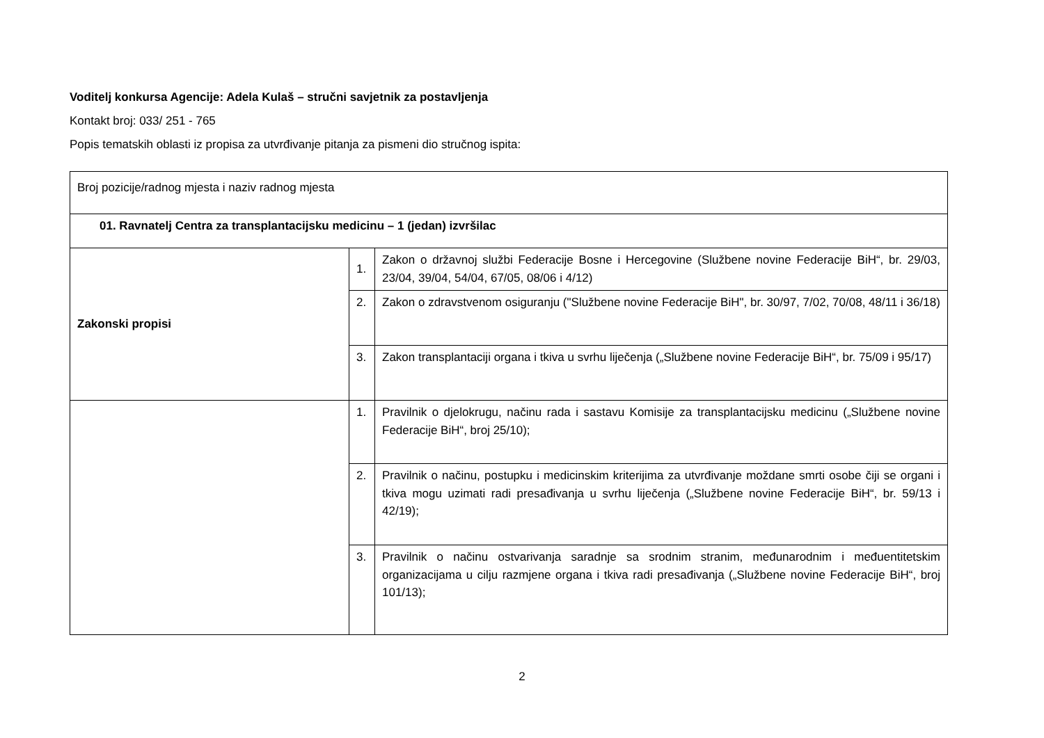Voditelj konkursa Agencije: Adela Kulaš – stručni savjetnik za postavljenja
Kontakt broj: 033/ 251 - 765
Popis tematskih oblasti iz propisa za utvrđivanje pitanja za pismeni dio stručnog ispita:
| Broj pozicije/radnog mjesta i naziv radnog mjesta | | |
| 01. Ravnatelj Centra za transplantacijsku medicinu – 1 (jedan) izvršilac | | |
| Zakonski propisi | 1. | Zakon o državnoj službi Federacije Bosne i Hercegovine (Službene novine Federacije BiH“, br. 29/03, 23/04, 39/04, 54/04, 67/05, 08/06 i 4/12) |
| | 2. | Zakon o zdravstvenom osiguranju ("Službene novine Federacije BiH", br. 30/97, 7/02, 70/08, 48/11 i 36/18) |
| | 3. | Zakon transplantaciji organa i tkiva u svrhu liječenja („Službene novine Federacije BiH“, br. 75/09 i 95/17) |
| | 1. | Pravilnik o djelokrugu, načinu rada i sastavu Komisije za transplantacijsku medicinu („Službene novine Federacije BiH“, broj 25/10); |
| | 2. | Pravilnik o načinu, postupku i medicinskim kriterijima za utvrđivanje moždane smrti osobe čiji se organi i tkiva mogu uzimati radi presađivanja u svrhu liječenja („Službene novine Federacije BiH“, br. 59/13 i 42/19); |
| | 3. | Pravilnik o načinu ostvarivanja saradnje sa srodnim stranim, međunarodnim i međuentitetskim organizacijama u cilju razmjene organa i tkiva radi presađivanja („Službene novine Federacije BiH“, broj 101/13); |
2